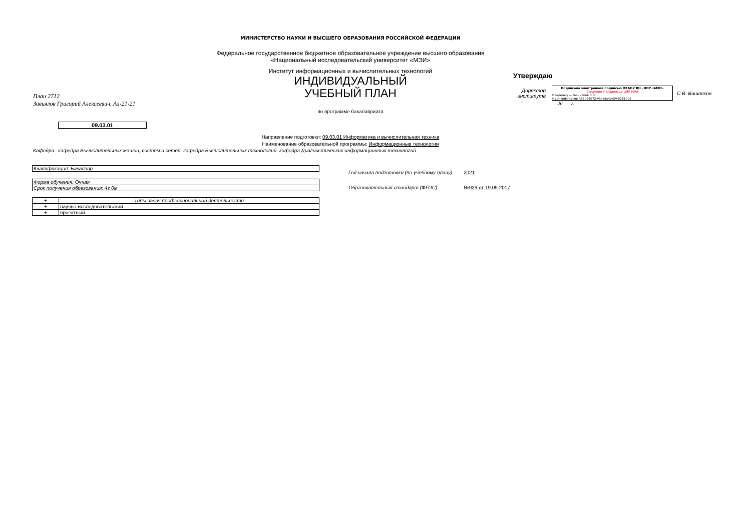МИНИСТЕРСТВО НАУКИ И ВЫСШЕГО ОБРАЗОВАНИЯ РОССИЙСКОЙ ФЕДЕРАЦИИ
Федеральное государственное бюджетное образовательное учреждение высшего образования
«Национальный исследовательский университет «МЭИ»
План 2712
Завьялов Григорий Алексеевич, Аэ-21-21
09.03.01
Институт информационных и вычислительных технологий
ИНДИВИДУАЛЬНЫЙ
УЧЕБНЫЙ ПЛАН
по программе бакалавриата
Утверждаю
Директор
института
Подписано электронной подписью ФГБОУ ВО «НИУ «МЭИ»
Сведения о владельце ЦЭП МЭИ
Владелец — Вишняков С.В.
Идентификатор R35b26072-VishniakovSV-02810d9
С.В. Вишняков
" " 20 г.
Направление подготовки: 09.03.01 Информатика и вычислительная техника
Наименование образовательной программы: Информационные технологии
Кафедра: кафедра Вычислительных машин, систем и сетей, кафедра Вычислительных технологий, кафедра Диагностических информационных технологий
| Квалификация: Бакалавр |
| Форма обучения: Очная |
| Срок получения образования: 4г 0м |
| + | Типы задач профессиональной деятельности |
| + | научно-исследовательский |
| + | проектный |
Год начала подготовки (по учебному плану) 2021
Образовательный стандарт (ФГОС) №929 от 19.09.2017